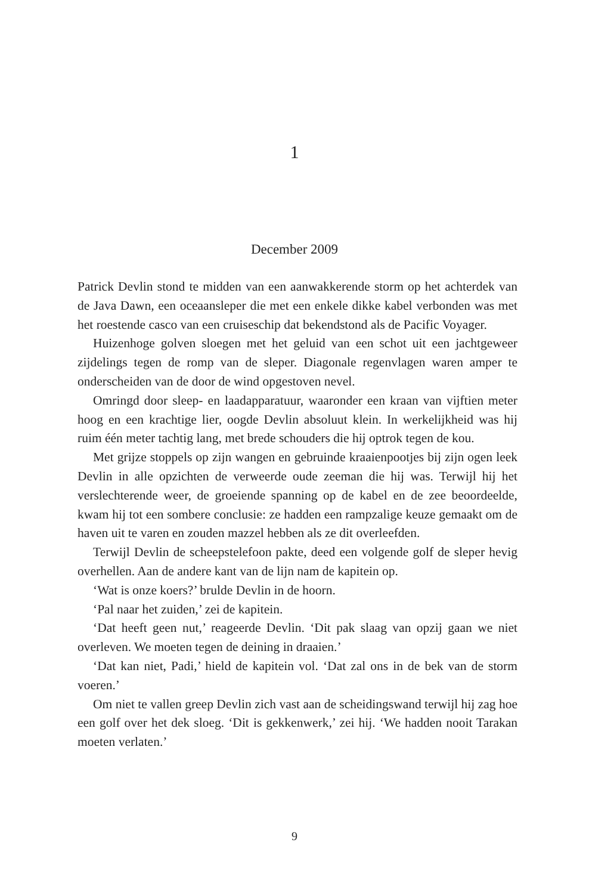1
December 2009
Patrick Devlin stond te midden van een aanwakkerende storm op het achterdek van de Java Dawn, een oceaansleper die met een enkele dikke kabel verbonden was met het roestende casco van een cruiseschip dat bekendstond als de Pacific Voyager.
Huizenhoge golven sloegen met het geluid van een schot uit een jachtgeweer zijdelings tegen de romp van de sleper. Diagonale regenvlagen waren amper te onderscheiden van de door de wind opgestoven nevel.
Omringd door sleep- en laadapparatuur, waaronder een kraan van vijftien meter hoog en een krachtige lier, oogde Devlin absoluut klein. In werkelijkheid was hij ruim één meter tachtig lang, met brede schouders die hij optrok tegen de kou.
Met grijze stoppels op zijn wangen en gebruinde kraaienpootjes bij zijn ogen leek Devlin in alle opzichten de verweerde oude zeeman die hij was. Terwijl hij het verslechterende weer, de groeiende spanning op de kabel en de zee beoordeelde, kwam hij tot een sombere conclusie: ze hadden een rampzalige keuze gemaakt om de haven uit te varen en zouden mazzel hebben als ze dit overleefden.
Terwijl Devlin de scheepstelefoon pakte, deed een volgende golf de sleper hevig overhellen. Aan de andere kant van de lijn nam de kapitein op.
‘Wat is onze koers?’ brulde Devlin in de hoorn.
‘Pal naar het zuiden,’ zei de kapitein.
‘Dat heeft geen nut,’ reageerde Devlin. ‘Dit pak slaag van opzij gaan we niet overleven. We moeten tegen de deining in draaien.’
‘Dat kan niet, Padi,’ hield de kapitein vol. ‘Dat zal ons in de bek van de storm voeren.’
Om niet te vallen greep Devlin zich vast aan de scheidingswand terwijl hij zag hoe een golf over het dek sloeg. ‘Dit is gekkenwerk,’ zei hij. ‘We hadden nooit Tarakan moeten verlaten.’
9